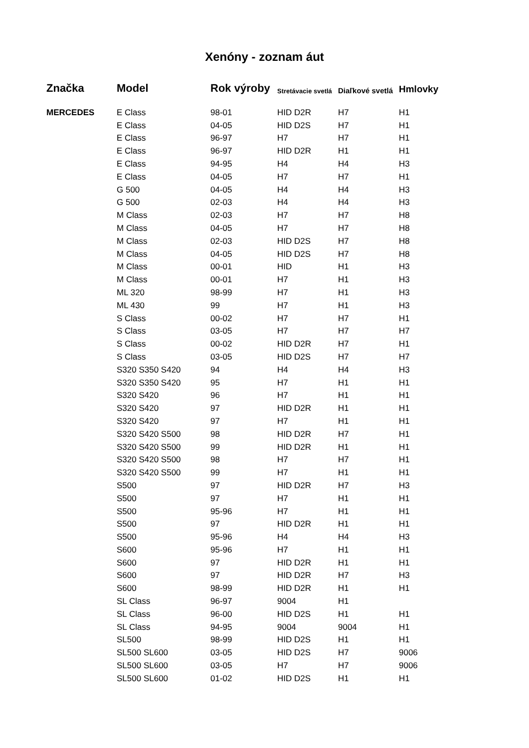Xenóny - zoznam áut
| Značka | Model | Rok výroby | Stretávacie svetlá | Diaľkové svetlá | Hmlovky |
| --- | --- | --- | --- | --- | --- |
| MERCEDES | E Class | 98-01 | HID D2R | H7 | H1 |
| | E Class | 04-05 | HID D2S | H7 | H1 |
| | E Class | 96-97 | H7 | H7 | H1 |
| | E Class | 96-97 | HID D2R | H1 | H1 |
| | E Class | 94-95 | H4 | H4 | H3 |
| | E Class | 04-05 | H7 | H7 | H1 |
| | G 500 | 04-05 | H4 | H4 | H3 |
| | G 500 | 02-03 | H4 | H4 | H3 |
| | M Class | 02-03 | H7 | H7 | H8 |
| | M Class | 04-05 | H7 | H7 | H8 |
| | M Class | 02-03 | HID D2S | H7 | H8 |
| | M Class | 04-05 | HID D2S | H7 | H8 |
| | M Class | 00-01 | HID | H1 | H3 |
| | M Class | 00-01 | H7 | H1 | H3 |
| | ML 320 | 98-99 | H7 | H1 | H3 |
| | ML 430 | 99 | H7 | H1 | H3 |
| | S Class | 00-02 | H7 | H7 | H1 |
| | S Class | 03-05 | H7 | H7 | H7 |
| | S Class | 00-02 | HID D2R | H7 | H1 |
| | S Class | 03-05 | HID D2S | H7 | H7 |
| | S320 S350 S420 | 94 | H4 | H4 | H3 |
| | S320 S350 S420 | 95 | H7 | H1 | H1 |
| | S320 S420 | 96 | H7 | H1 | H1 |
| | S320 S420 | 97 | HID D2R | H1 | H1 |
| | S320 S420 | 97 | H7 | H1 | H1 |
| | S320 S420 S500 | 98 | HID D2R | H7 | H1 |
| | S320 S420 S500 | 99 | HID D2R | H1 | H1 |
| | S320 S420 S500 | 98 | H7 | H7 | H1 |
| | S320 S420 S500 | 99 | H7 | H1 | H1 |
| | S500 | 97 | HID D2R | H7 | H3 |
| | S500 | 97 | H7 | H1 | H1 |
| | S500 | 95-96 | H7 | H1 | H1 |
| | S500 | 97 | HID D2R | H1 | H1 |
| | S500 | 95-96 | H4 | H4 | H3 |
| | S600 | 95-96 | H7 | H1 | H1 |
| | S600 | 97 | HID D2R | H1 | H1 |
| | S600 | 97 | HID D2R | H7 | H3 |
| | S600 | 98-99 | HID D2R | H1 | H1 |
| | SL Class | 96-97 | 9004 | H1 | |
| | SL Class | 96-00 | HID D2S | H1 | H1 |
| | SL Class | 94-95 | 9004 | 9004 | H1 |
| | SL500 | 98-99 | HID D2S | H1 | H1 |
| | SL500 SL600 | 03-05 | HID D2S | H7 | 9006 |
| | SL500 SL600 | 03-05 | H7 | H7 | 9006 |
| | SL500 SL600 | 01-02 | HID D2S | H1 | H1 |